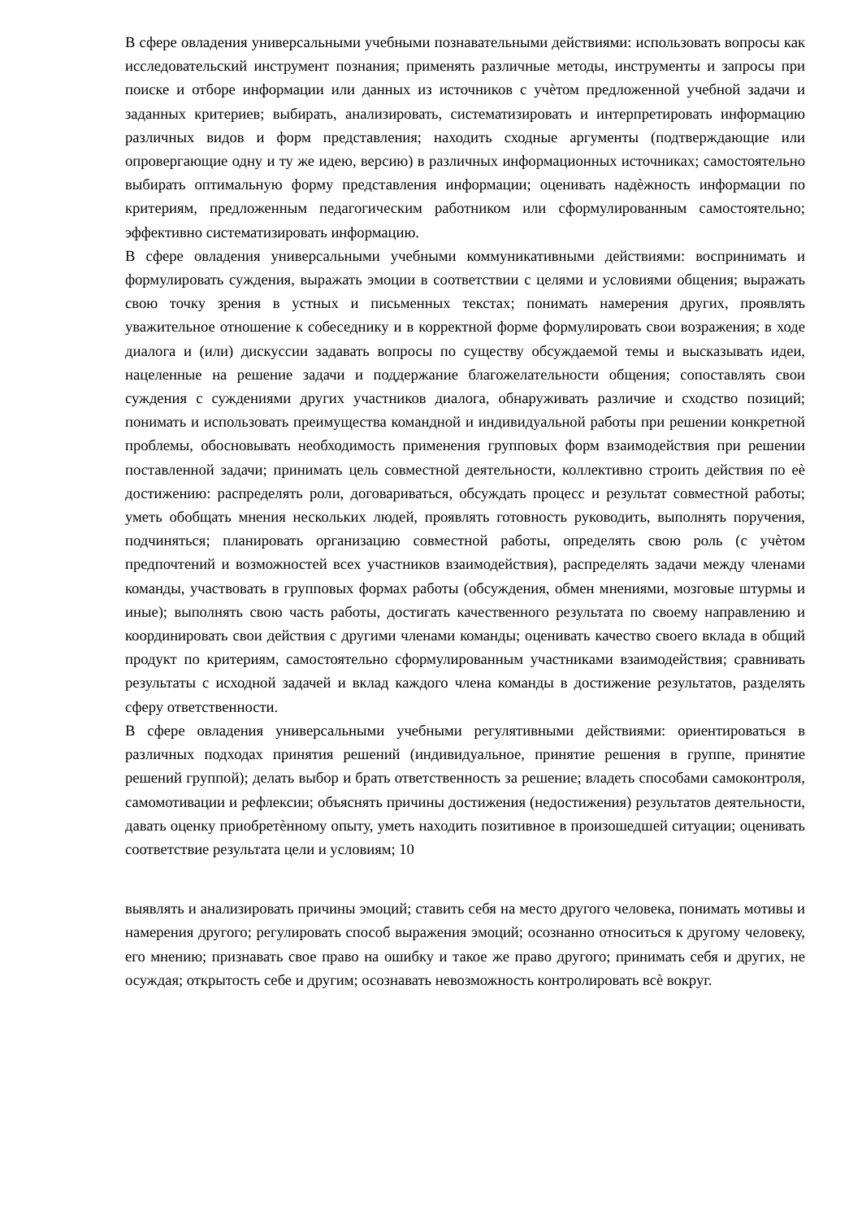В сфере овладения универсальными учебными познавательными действиями: использовать вопросы как исследовательский инструмент познания; применять различные методы, инструменты и запросы при поиске и отборе информации или данных из источников с учѐтом предложенной учебной задачи и заданных критериев; выбирать, анализировать, систематизировать и интерпретировать информацию различных видов и форм представления; находить сходные аргументы (подтверждающие или опровергающие одну и ту же идею, версию) в различных информационных источниках; самостоятельно выбирать оптимальную форму представления информации; оценивать надѐжность информации по критериям, предложенным педагогическим работником или сформулированным самостоятельно; эффективно систематизировать информацию.
В сфере овладения универсальными учебными коммуникативными действиями: воспринимать и формулировать суждения, выражать эмоции в соответствии с целями и условиями общения; выражать свою точку зрения в устных и письменных текстах; понимать намерения других, проявлять уважительное отношение к собеседнику и в корректной форме формулировать свои возражения; в ходе диалога и (или) дискуссии задавать вопросы по существу обсуждаемой темы и высказывать идеи, нацеленные на решение задачи и поддержание благожелательности общения; сопоставлять свои суждения с суждениями других участников диалога, обнаруживать различие и сходство позиций; понимать и использовать преимущества командной и индивидуальной работы при решении конкретной проблемы, обосновывать необходимость применения групповых форм взаимодействия при решении поставленной задачи; принимать цель совместной деятельности, коллективно строить действия по еѐ достижению: распределять роли, договариваться, обсуждать процесс и результат совместной работы; уметь обобщать мнения нескольких людей, проявлять готовность руководить, выполнять поручения, подчиняться; планировать организацию совместной работы, определять свою роль (с учѐтом предпочтений и возможностей всех участников взаимодействия), распределять задачи между членами команды, участвовать в групповых формах работы (обсуждения, обмен мнениями, мозговые штурмы и иные); выполнять свою часть работы, достигать качественного результата по своему направлению и координировать свои действия с другими членами команды; оценивать качество своего вклада в общий продукт по критериям, самостоятельно сформулированным участниками взаимодействия; сравнивать результаты с исходной задачей и вклад каждого члена команды в достижение результатов, разделять сферу ответственности.
В сфере овладения универсальными учебными регулятивными действиями: ориентироваться в различных подходах принятия решений (индивидуальное, принятие решения в группе, принятие решений группой); делать выбор и брать ответственность за решение; владеть способами самоконтроля, самомотивации и рефлексии; объяснять причины достижения (недостижения) результатов деятельности, давать оценку приобретѐнному опыту, уметь находить позитивное в произошедшей ситуации; оценивать соответствие результата цели и условиям; 10
выявлять и анализировать причины эмоций; ставить себя на место другого человека, понимать мотивы и намерения другого; регулировать способ выражения эмоций; осознанно относиться к другому человеку, его мнению; признавать свое право на ошибку и такое же право другого; принимать себя и других, не осуждая; открытость себе и другим; осознавать невозможность контролировать всѐ вокруг.